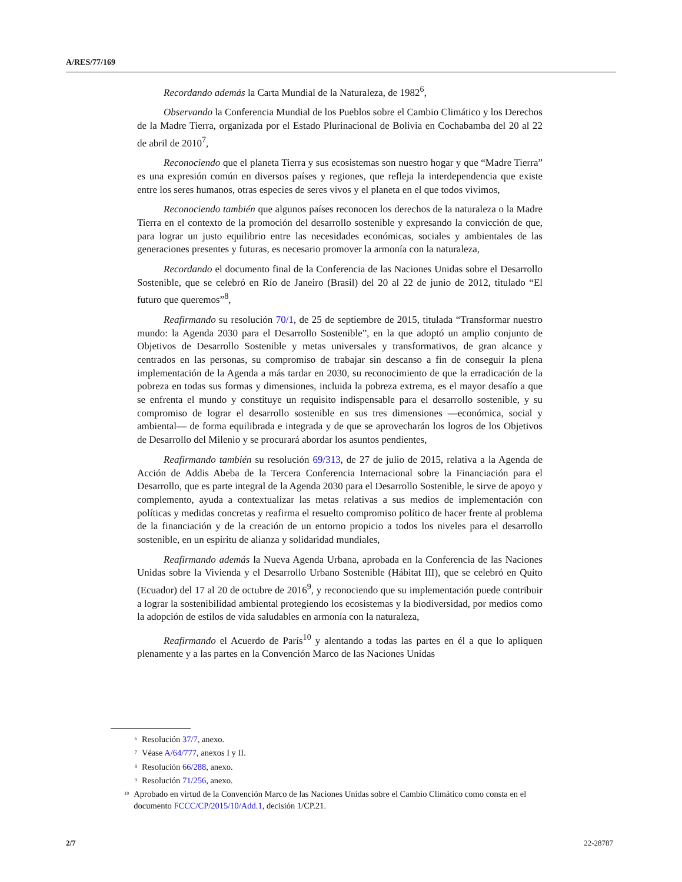A/RES/77/169
Recordando además la Carta Mundial de la Naturaleza, de 1982<sup>6</sup>,
Observando la Conferencia Mundial de los Pueblos sobre el Cambio Climático y los Derechos de la Madre Tierra, organizada por el Estado Plurinacional de Bolivia en Cochabamba del 20 al 22 de abril de 2010<sup>7</sup>,
Reconociendo que el planeta Tierra y sus ecosistemas son nuestro hogar y que “Madre Tierra” es una expresión común en diversos países y regiones, que refleja la interdependencia que existe entre los seres humanos, otras especies de seres vivos y el planeta en el que todos vivimos,
Reconociendo también que algunos países reconocen los derechos de la naturaleza o la Madre Tierra en el contexto de la promoción del desarrollo sostenible y expresando la convicción de que, para lograr un justo equilibrio entre las necesidades económicas, sociales y ambientales de las generaciones presentes y futuras, es necesario promover la armonía con la naturaleza,
Recordando el documento final de la Conferencia de las Naciones Unidas sobre el Desarrollo Sostenible, que se celebró en Río de Janeiro (Brasil) del 20 al 22 de junio de 2012, titulado “El futuro que queremos”<sup>8</sup>,
Reafirmando su resolución 70/1, de 25 de septiembre de 2015, titulada “Transformar nuestro mundo: la Agenda 2030 para el Desarrollo Sostenible”, en la que adoptó un amplio conjunto de Objetivos de Desarrollo Sostenible y metas universales y transformativos, de gran alcance y centrados en las personas, su compromiso de trabajar sin descanso a fin de conseguir la plena implementación de la Agenda a más tardar en 2030, su reconocimiento de que la erradicación de la pobreza en todas sus formas y dimensiones, incluida la pobreza extrema, es el mayor desafío a que se enfrenta el mundo y constituye un requisito indispensable para el desarrollo sostenible, y su compromiso de lograr el desarrollo sostenible en sus tres dimensiones —económica, social y ambiental— de forma equilibrada e integrada y de que se aprovecharán los logros de los Objetivos de Desarrollo del Milenio y se procurará abordar los asuntos pendientes,
Reafirmando también su resolución 69/313, de 27 de julio de 2015, relativa a la Agenda de Acción de Addis Abeba de la Tercera Conferencia Internacional sobre la Financiación para el Desarrollo, que es parte integral de la Agenda 2030 para el Desarrollo Sostenible, le sirve de apoyo y complemento, ayuda a contextualizar las metas relativas a sus medios de implementación con políticas y medidas concretas y reafirma el resuelto compromiso político de hacer frente al problema de la financiación y de la creación de un entorno propicio a todos los niveles para el desarrollo sostenible, en un espíritu de alianza y solidaridad mundiales,
Reafirmando además la Nueva Agenda Urbana, aprobada en la Conferencia de las Naciones Unidas sobre la Vivienda y el Desarrollo Urbano Sostenible (Hábitat III), que se celebró en Quito (Ecuador) del 17 al 20 de octubre de 2016<sup>9</sup>, y reconociendo que su implementación puede contribuir a lograr la sostenibilidad ambiental protegiendo los ecosistemas y la biodiversidad, por medios como la adopción de estilos de vida saludables en armonía con la naturaleza,
Reafirmando el Acuerdo de París<sup>10</sup> y alentando a todas las partes en él a que lo apliquen plenamente y a las partes en la Convención Marco de las Naciones Unidas
<sup>6</sup> Resolución 37/7, anexo.
<sup>7</sup> Véase A/64/777, anexos I y II.
<sup>8</sup> Resolución 66/288, anexo.
<sup>9</sup> Resolución 71/256, anexo.
<sup>10</sup> Aprobado en virtud de la Convención Marco de las Naciones Unidas sobre el Cambio Climático como consta en el documento FCCC/CP/2015/10/Add.1, decisión 1/CP.21.
2/7 22-28787